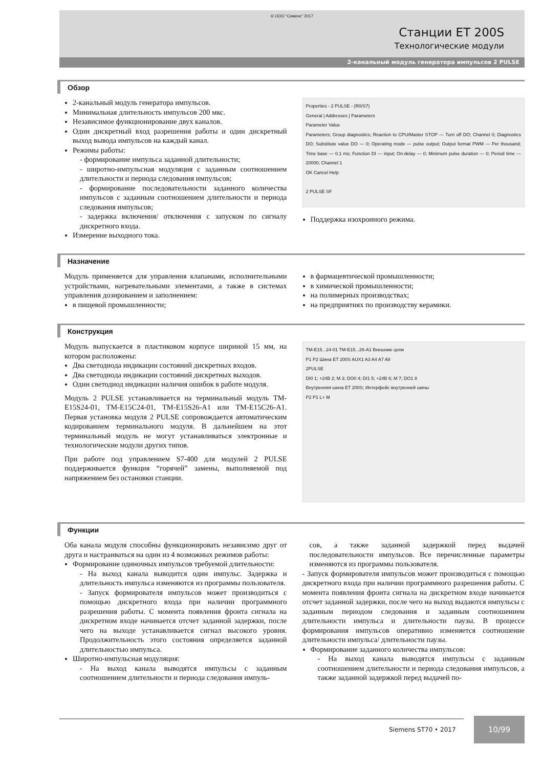© ООО “Сименс” 2017
Станции ET 200S
Технологические модули
2-канальный модуль генератора импульсов 2 PULSE
Обзор
2-канальный модуль генератора импульсов.
Минимальная длительность импульсов 200 мкс.
Независимое функционирование двух каналов.
Один дискретный вход разрешения работы и один дискретный выход вывода импульсов на каждый канал.
Режимы работы:
- формирование импульса заданной длительности;
- широтно-импульсная модуляция с заданным соотношением длительности и периода следования импульсов;
- формирование последовательности заданного количества импульсов с заданным соотношением длительности и периода следования импульсов;
- задержка включения/ отключения с запуском по сигналу дискретного входа.
Измерение выходного тока.
Properties - 2 PULSE - (R0/S7)
General | Addresses | Parameters
Parameter Value
Parameters; Group diagnostics; Reaction to CPU/Master STOP — Turn off DO; Channel 0; Diagnostics DO; Substitute value DO — 0; Operating mode — pulse output; Output format PWM — Per thousand; Time base — 0.1 ms; Function DI — input; On-delay — 0; Minimum pulse duration — 0; Period time — 20000; Channel 1
OK Cancel Help
2 PULSE SF
Поддержка изохронного режима.
Назначение
Модуль применяется для управления клапанами, исполнительными устройствами, нагревательными элементами, а также в системах управления дозированием и заполнением:
в пищевой промышленности;
в фармацевтической промышленности;
в химической промышленности;
на полимерных производствах;
на предприятиях по производству керамики.
Конструкция
Модуль выпускается в пластиковом корпусе шириной 15 мм, на котором расположены:
Два светодиода индикации состояний дискретных входов.
Два светодиода индикации состояний дискретных выходов.
Один светодиод индикации наличия ошибок в работе модуля.
Модуль 2 PULSE устанавливается на терминальный модуль TM-E15S24-01, TM-E15C24-01, TM-E15S26-A1 или TM-E15C26-A1. Первая установка модуля 2 PULSE сопровождается автоматическим кодированием терминального модуля. В дальнейшем на этот терминальный модуль не могут устанавливаться электронные и технологические модули других типов.
При работе под управлением S7-400 для модулей 2 PULSE поддерживается функция “горячей” замены, выполняемой под напряжением без остановки станции.
TM-E15...24-01 TM-E15...26-A1 Внешние цепи
P1 P2 Шина ET 200S AUX1 A3 A4 A7 A8
2PULSE
DI0 1; +24В 2; M 3; DO0 4; DI1 5; +24В 6; M 7; DO1 8
Внутренняя шина ET 200S; Интерфейс внутренней шины
P2 P1 L+ M
Функции
Оба канала модуля способны функционировать независимо друг от друга и настраиваться на один из 4 возможных режимов работы:
Формирование одиночных импульсов требуемой длительности:
- На выход канала выводится один импульс. Задержка и длительность импульса изменяются из программы пользователя.
- Запуск формирователя импульсов может производиться с помощью дискретного входа при наличии программного разрешения работы. С момента появления фронта сигнала на дискретном входе начинается отсчет заданной задержки, после чего на выходе устанавливается сигнал высокого уровня. Продолжительность этого состояния определяется заданной длительностью импульса.
Широтно-импульсная модуляция:
- На выход канала выводятся импульсы с заданным соотношением длительности и периода следования импуль-
сов, а также заданной задержкой перед выдачей последовательности импульсов. Все перечисленные параметры изменяются из программы пользователя.
- Запуск формирователя импульсов может производиться с помощью дискретного входа при наличии программного разрешения работы. С момента появления фронта сигнала на дискретном входе начинается отсчет заданной задержки, после чего на выход выдаются импульсы с заданным периодом следования и заданным соотношением длительности импульса и длительности паузы. В процессе формирования импульсов оперативно изменяется соотношение длительности импульса/ длительности паузы.
Формирование заданного количества импульсов:
- На выход канала выводятся импульсы с заданным соотношением длительности и периода следования импульсов, а также заданной задержкой перед выдачей по-
Siemens ST70 • 2017
10/99